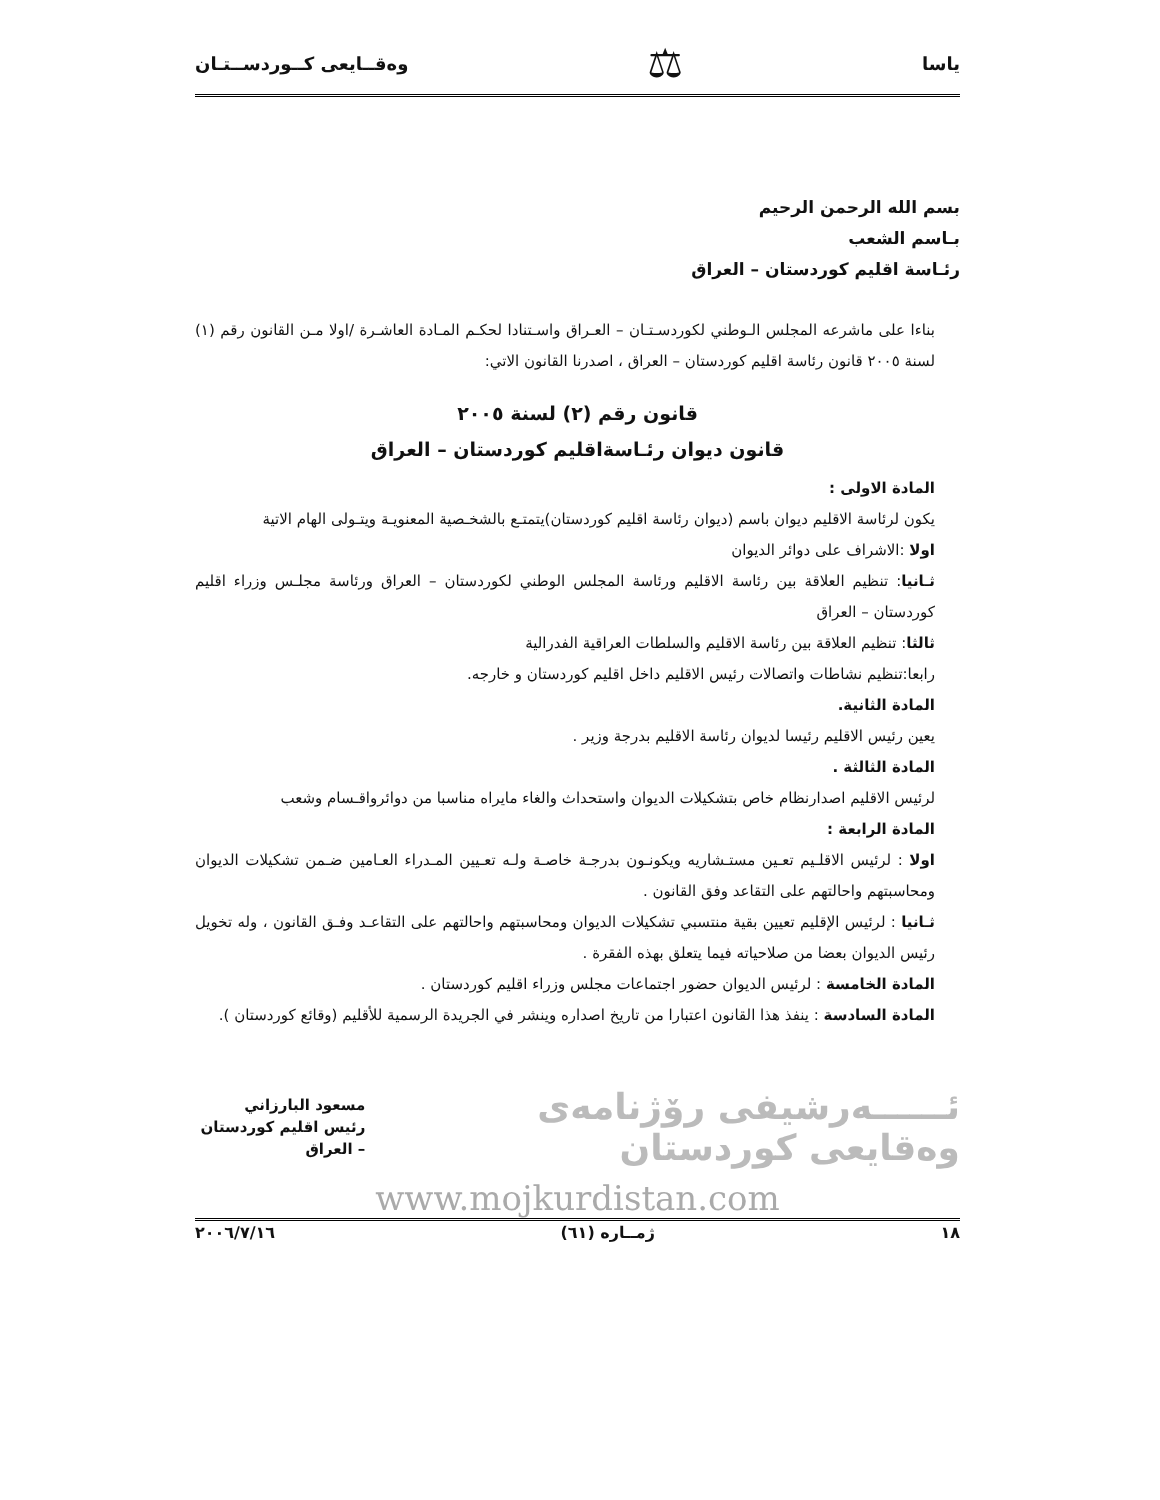ياسا ⚖ وەقــايعى كــوردســتـان
بسم الله الرحمن الرحيم
بـاسم الشعب
رئـاسة اقليم كوردستان – العراق
بناءا على ماشرعه المجلس الـوطني لكوردسـتـان – العـراق واسـتنادا لحكـم المـادة العاشـرة /اولا مـن القانون رقم (١) لسنة ٢٠٠٥ قانون رئاسة اقليم كوردستان – العراق ، اصدرنا القانون الاتي:
قانون رقم (٢) لسنة ٢٠٠٥
قانون ديوان رئـاسةاقليم كوردستان – العراق
المادة الاولى :
يكون لرئاسة الاقليم ديوان باسم (ديوان رئاسة اقليم كوردستان)يتمتـع بالشخـصية المعنويـة ويتـولى الهام الاتية
اولا :الاشراف على دوائر الديوان
ثـانيا: تنظيم العلاقة بين رئاسة الاقليم ورئاسة المجلس الوطني لكوردستان – العراق ورئاسة مجلـس وزراء اقليم كوردستان – العراق
ثالثا: تنظيم العلاقة بين رئاسة الاقليم والسلطات العراقية الفدرالية
رابعا:تنظيم نشاطات واتصالات رئيس الاقليم داخل اقليم كوردستان و خارجه.
المادة الثانية.
يعين رئيس الاقليم رئيسا لديوان رئاسة الاقليم بدرجة وزير .
المادة الثالثة .
لرئيس الاقليم اصدارنظام خاص بتشكيلات الديوان واستحداث والغاء مايراه مناسبا من دوائرواقـسام وشعب
المادة الرابعة :
اولا : لرئيس الاقلـيم تعـين مستـشاريه ويكونـون بدرجـة خاصـة ولـه تعـيين المـدراء العـامين ضـمن تشكيلات الديوان ومحاسبتهم واحالتهم على التقاعد وفق القانون .
ثـانيا : لرئيس الإقليم تعيين بقية منتسبي تشكيلات الديوان ومحاسبتهم واحالتهم على التقاعـد وفـق القانون ، وله تخويل رئيس الديوان بعضا من صلاحياته فيما يتعلق بهذه الفقرة .
المادة الخامسة : لرئيس الديوان حضور اجتماعات مجلس وزراء اقليم كوردستان .
المادة السادسة : ينفذ هذا القانون اعتبارا من تاريخ اصداره وينشر في الجريدة الرسمية للأقليم (وقائع كوردستان ).
ئــــــەرشيفى رۆژنامەى وەقايعى كوردستان مسعود البارزاني
رئيس اقليم كوردستان – العراق
www.mojkurdistan.com
١٨ ژمــاره (٦١) ٢٠٠٦/٧/١٦